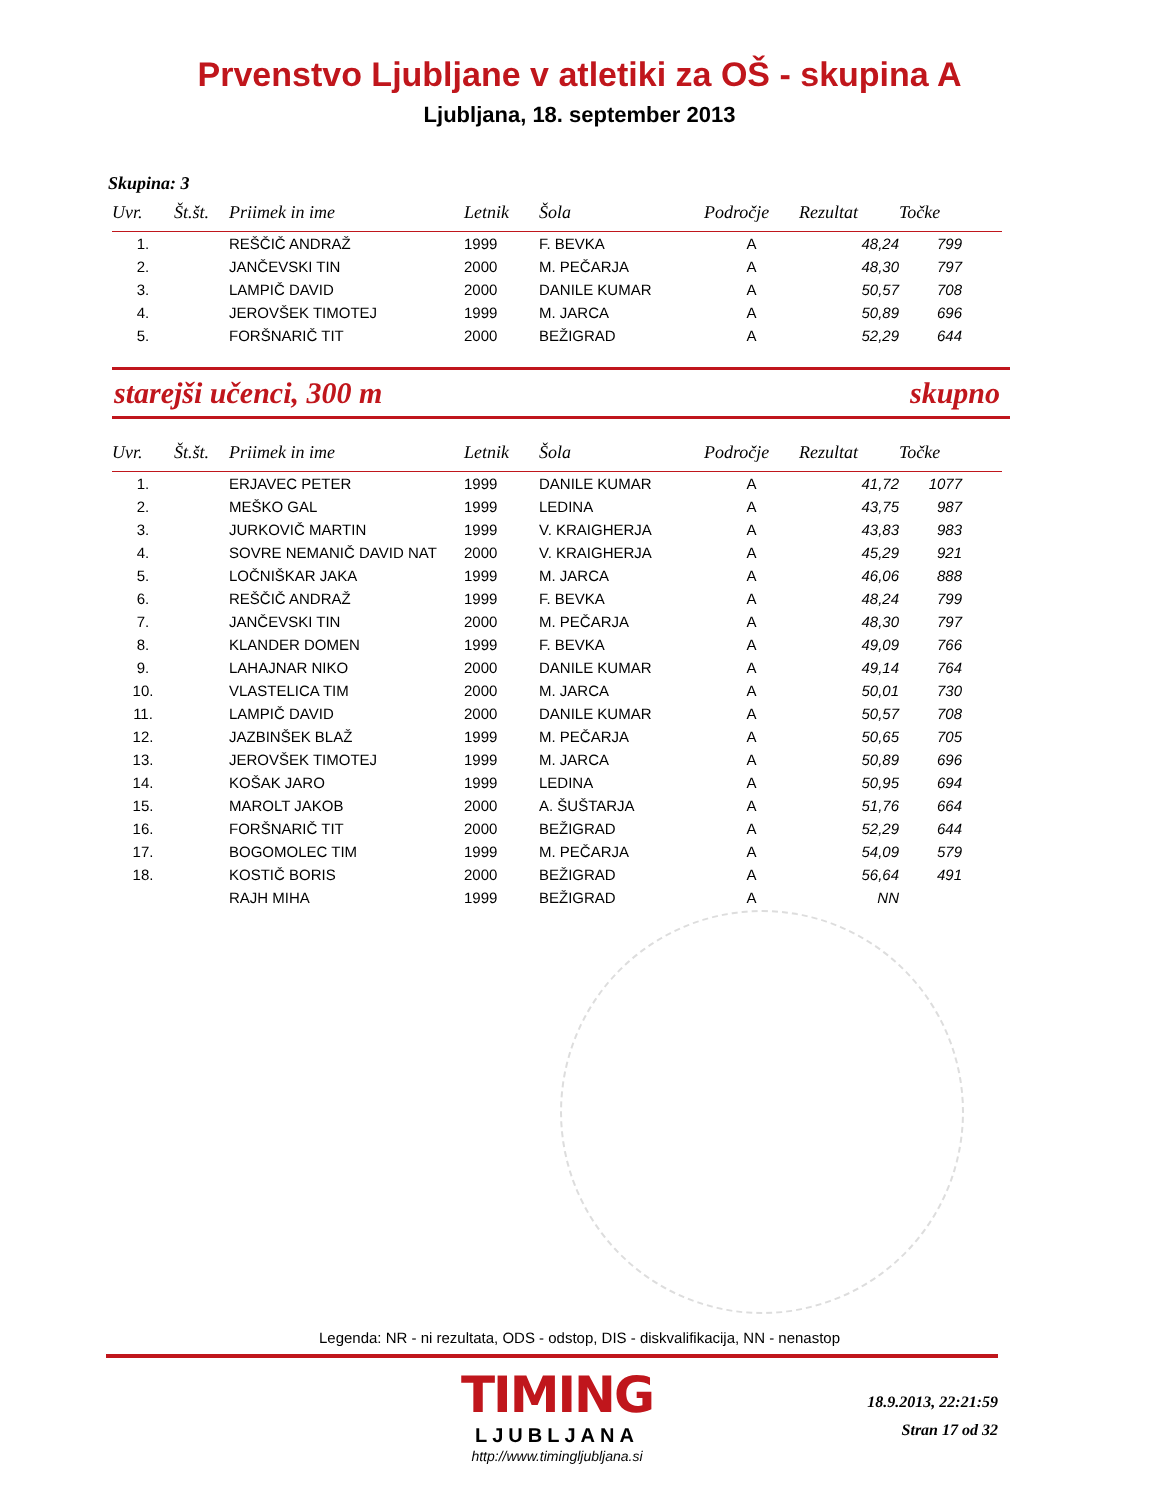Prvenstvo Ljubljane v atletiki za OŠ - skupina A
Ljubljana, 18. september 2013
Skupina: 3
| Uvr. | Št.št. | Priimek in ime | Letnik | Šola | Področje | Rezultat | Točke |
| --- | --- | --- | --- | --- | --- | --- | --- |
| 1. | | REŠČIČ ANDRAŽ | 1999 | F. BEVKA | A | 48,24 | 799 |
| 2. | | JANČEVSKI TIN | 2000 | M. PEČARJA | A | 48,30 | 797 |
| 3. | | LAMPIČ DAVID | 2000 | DANILE KUMAR | A | 50,57 | 708 |
| 4. | | JEROVŠEK TIMOTEJ | 1999 | M. JARCA | A | 50,89 | 696 |
| 5. | | FORŠNARIČ TIT | 2000 | BEŽIGRAD | A | 52,29 | 644 |
starejši učenci, 300 m skupno
| Uvr. | Št.št. | Priimek in ime | Letnik | Šola | Področje | Rezultat | Točke |
| --- | --- | --- | --- | --- | --- | --- | --- |
| 1. | | ERJAVEC PETER | 1999 | DANILE KUMAR | A | 41,72 | 1077 |
| 2. | | MEŠKO GAL | 1999 | LEDINA | A | 43,75 | 987 |
| 3. | | JURKOVIČ MARTIN | 1999 | V. KRAIGHERJA | A | 43,83 | 983 |
| 4. | | SOVRE NEMANIČ DAVID NAT | 2000 | V. KRAIGHERJA | A | 45,29 | 921 |
| 5. | | LOČNIŠKAR JAKA | 1999 | M. JARCA | A | 46,06 | 888 |
| 6. | | REŠČIČ ANDRAŽ | 1999 | F. BEVKA | A | 48,24 | 799 |
| 7. | | JANČEVSKI TIN | 2000 | M. PEČARJA | A | 48,30 | 797 |
| 8. | | KLANDER DOMEN | 1999 | F. BEVKA | A | 49,09 | 766 |
| 9. | | LAHAJNAR NIKO | 2000 | DANILE KUMAR | A | 49,14 | 764 |
| 10. | | VLASTELICA TIM | 2000 | M. JARCA | A | 50,01 | 730 |
| 11. | | LAMPIČ DAVID | 2000 | DANILE KUMAR | A | 50,57 | 708 |
| 12. | | JAZBINŠEK BLAŽ | 1999 | M. PEČARJA | A | 50,65 | 705 |
| 13. | | JEROVŠEK TIMOTEJ | 1999 | M. JARCA | A | 50,89 | 696 |
| 14. | | KOŠAK JARO | 1999 | LEDINA | A | 50,95 | 694 |
| 15. | | MAROLT JAKOB | 2000 | A. ŠUŠTARJA | A | 51,76 | 664 |
| 16. | | FORŠNARIČ TIT | 2000 | BEŽIGRAD | A | 52,29 | 644 |
| 17. | | BOGOMOLEC TIM | 1999 | M. PEČARJA | A | 54,09 | 579 |
| 18. | | KOSTIČ BORIS | 2000 | BEŽIGRAD | A | 56,64 | 491 |
| | | RAJH MIHA | 1999 | BEŽIGRAD | A | NN | |
Legenda: NR - ni rezultata, ODS - odstop, DIS - diskvalifikacija, NN - nenastop
TIMING
LJUBLJANA
http://www.timingljubljana.si
18.9.2013, 22:21:59
Stran 17 od 32